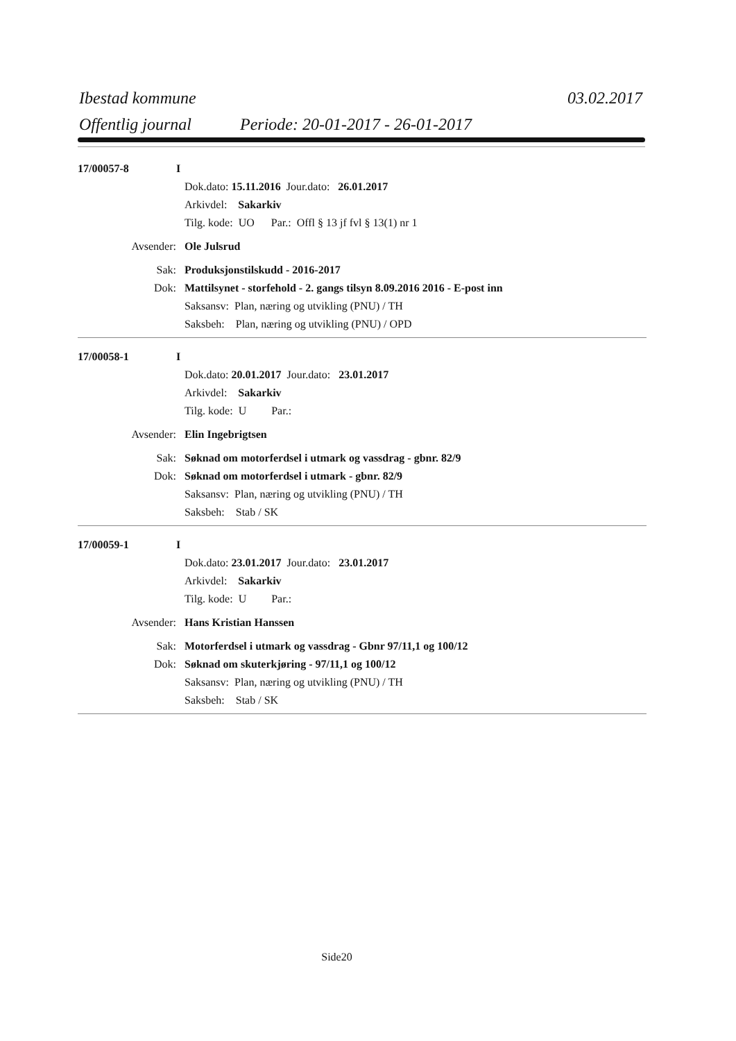Ibestad kommune 03.02.2017
Offentlig journal Periode: 20-01-2017 - 26-01-2017
17/00057-8 I
Dok.dato: 15.11.2016 Jour.dato: 26.01.2017
Arkivdel: Sakarkiv
Tilg. kode: UO Par.: Offl § 13 jf fvl § 13(1) nr 1
Avsender: Ole Julsrud
Sak: Produksjonstilskudd - 2016-2017
Dok: Mattilsynet - storfehold - 2. gangs tilsyn 8.09.2016 2016 - E-post inn
Saksansv: Plan, næring og utvikling (PNU) / TH
Saksbeh: Plan, næring og utvikling (PNU) / OPD
17/00058-1 I
Dok.dato: 20.01.2017 Jour.dato: 23.01.2017
Arkivdel: Sakarkiv
Tilg. kode: U Par.:
Avsender: Elin Ingebrigtsen
Sak: Søknad om motorferdsel i utmark og vassdrag - gbnr. 82/9
Dok: Søknad om motorferdsel i utmark - gbnr. 82/9
Saksansv: Plan, næring og utvikling (PNU) / TH
Saksbeh: Stab / SK
17/00059-1 I
Dok.dato: 23.01.2017 Jour.dato: 23.01.2017
Arkivdel: Sakarkiv
Tilg. kode: U Par.:
Avsender: Hans Kristian Hanssen
Sak: Motorferdsel i utmark og vassdrag - Gbnr 97/11,1 og 100/12
Dok: Søknad om skuterkjøring - 97/11,1 og 100/12
Saksansv: Plan, næring og utvikling (PNU) / TH
Saksbeh: Stab / SK
Side20